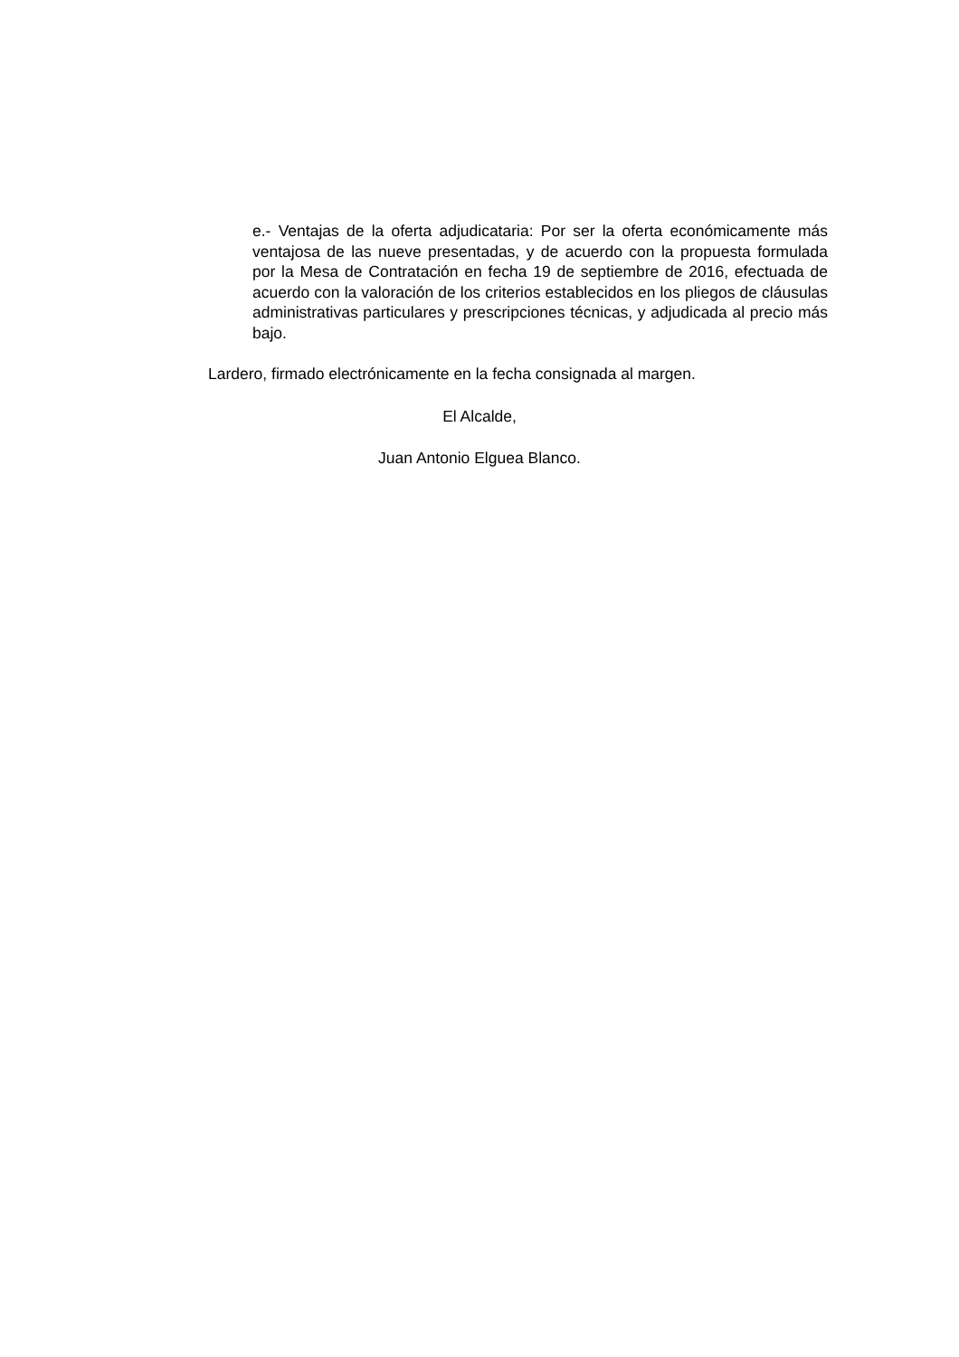e.- Ventajas de la oferta adjudicataria: Por ser la oferta económicamente más ventajosa de las nueve presentadas, y de acuerdo con la propuesta formulada por la Mesa de Contratación en fecha 19 de septiembre de 2016, efectuada de acuerdo con la valoración de los criterios establecidos en los pliegos de cláusulas administrativas particulares y prescripciones técnicas, y adjudicada al precio más bajo.
Lardero, firmado electrónicamente en la fecha consignada al margen.
El Alcalde,
Juan Antonio Elguea Blanco.